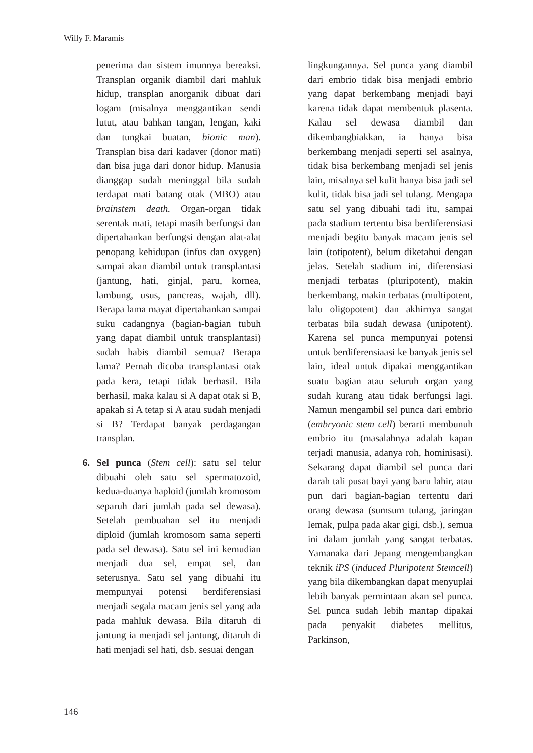Willy F. Maramis
penerima dan sistem imunnya bereaksi. Transplan organik diambil dari mahluk hidup, transplan anorganik dibuat dari logam (misalnya menggantikan sendi lutut, atau bahkan tangan, lengan, kaki dan tungkai buatan, bionic man). Transplan bisa dari kadaver (donor mati) dan bisa juga dari donor hidup. Manusia dianggap sudah meninggal bila sudah terdapat mati batang otak (MBO) atau brainstem death. Organ-organ tidak serentak mati, tetapi masih berfungsi dan dipertahankan berfungsi dengan alat-alat penopang kehidupan (infus dan oxygen) sampai akan diambil untuk transplantasi (jantung, hati, ginjal, paru, kornea, lambung, usus, pancreas, wajah, dll). Berapa lama mayat dipertahankan sampai suku cadangnya (bagian-bagian tubuh yang dapat diambil untuk transplantasi) sudah habis diambil semua? Berapa lama? Pernah dicoba transplantasi otak pada kera, tetapi tidak berhasil. Bila berhasil, maka kalau si A dapat otak si B, apakah si A tetap si A atau sudah menjadi si B? Terdapat banyak perdagangan transplan.
6. Sel punca (Stem cell): satu sel telur dibuahi oleh satu sel spermatozoid, kedua-duanya haploid (jumlah kromosom separuh dari jumlah pada sel dewasa). Setelah pembuahan sel itu menjadi diploid (jumlah kromosom sama seperti pada sel dewasa). Satu sel ini kemudian menjadi dua sel, empat sel, dan seterusnya. Satu sel yang dibuahi itu mempunyai potensi berdiferensiasi menjadi segala macam jenis sel yang ada pada mahluk dewasa. Bila ditaruh di jantung ia menjadi sel jantung, ditaruh di hati menjadi sel hati, dsb. sesuai dengan
lingkungannya. Sel punca yang diambil dari embrio tidak bisa menjadi embrio yang dapat berkembang menjadi bayi karena tidak dapat membentuk plasenta. Kalau sel dewasa diambil dan dikembangbiakkan, ia hanya bisa berkembang menjadi seperti sel asalnya, tidak bisa berkembang menjadi sel jenis lain, misalnya sel kulit hanya bisa jadi sel kulit, tidak bisa jadi sel tulang. Mengapa satu sel yang dibuahi tadi itu, sampai pada stadium tertentu bisa berdiferensiasi menjadi begitu banyak macam jenis sel lain (totipotent), belum diketahui dengan jelas. Setelah stadium ini, diferensiasi menjadi terbatas (pluripotent), makin berkembang, makin terbatas (multipotent, lalu oligopotent) dan akhirnya sangat terbatas bila sudah dewasa (unipotent). Karena sel punca mempunyai potensi untuk berdiferensiaasi ke banyak jenis sel lain, ideal untuk dipakai menggantikan suatu bagian atau seluruh organ yang sudah kurang atau tidak berfungsi lagi. Namun mengambil sel punca dari embrio (embryonic stem cell) berarti membunuh embrio itu (masalahnya adalah kapan terjadi manusia, adanya roh, hominisasi). Sekarang dapat diambil sel punca dari darah tali pusat bayi yang baru lahir, atau pun dari bagian-bagian tertentu dari orang dewasa (sumsum tulang, jaringan lemak, pulpa pada akar gigi, dsb.), semua ini dalam jumlah yang sangat terbatas. Yamanaka dari Jepang mengembangkan teknik iPS (induced Pluripotent Stemcell) yang bila dikembangkan dapat menyuplai lebih banyak permintaan akan sel punca. Sel punca sudah lebih mantap dipakai pada penyakit diabetes mellitus, Parkinson,
146